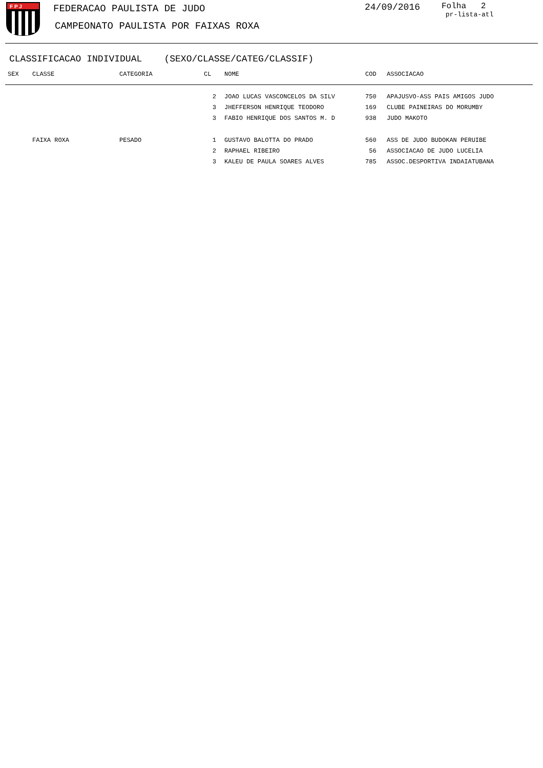F P J
FEDERACAO PAULISTA DE JUDO
CAMPEONATO PAULISTA POR FAIXAS ROXA
24/09/2016
Folha 2
pr-lista-atl
CLASSIFICACAO INDIVIDUAL (SEXO/CLASSE/CATEG/CLASSIF)
| SEX | CLASSE | CATEGORIA | CL | NOME | COD | ASSOCIACAO |
| --- | --- | --- | --- | --- | --- | --- |
| | | | 2 | JOAO LUCAS VASCONCELOS DA SILV | 750 | APAJUSVO-ASS PAIS AMIGOS JUDO |
| | | | 3 | JHEFFERSON HENRIQUE TEODORO | 169 | CLUBE PAINEIRAS DO MORUMBY |
| | | | 3 | FABIO HENRIQUE DOS SANTOS M. D | 938 | JUDO MAKOTO |
| | FAIXA ROXA | PESADO | 1 | GUSTAVO BALOTTA DO PRADO | 560 | ASS DE JUDO BUDOKAN PERUIBE |
| | | | 2 | RAPHAEL RIBEIRO | 56 | ASSOCIACAO DE JUDO LUCELIA |
| | | | 3 | KALEU DE PAULA SOARES ALVES | 785 | ASSOC.DESPORTIVA INDAIATUBANA |